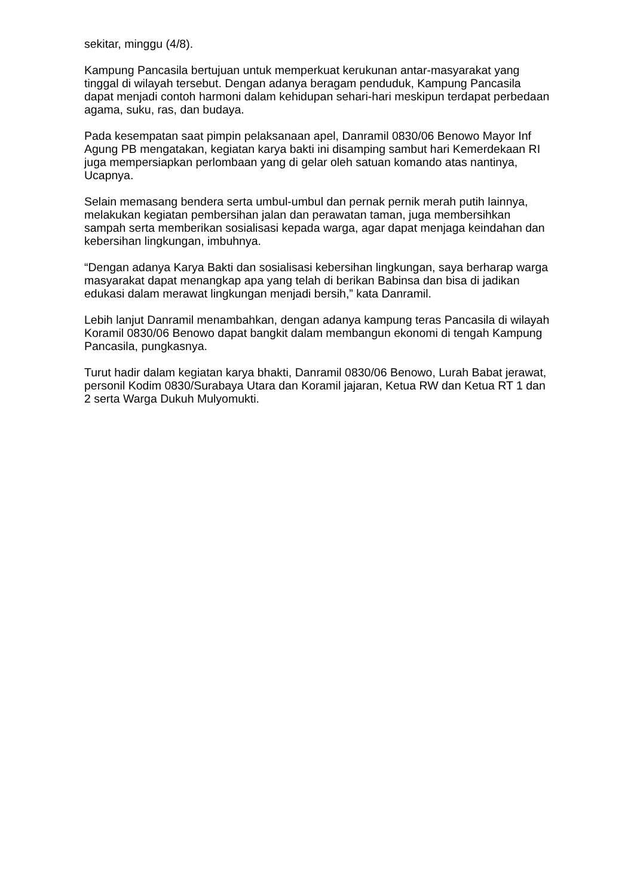sekitar, minggu (4/8).
Kampung Pancasila bertujuan untuk memperkuat kerukunan antar-masyarakat yang tinggal di wilayah tersebut. Dengan adanya beragam penduduk, Kampung Pancasila dapat menjadi contoh harmoni dalam kehidupan sehari-hari meskipun terdapat perbedaan agama, suku, ras, dan budaya.
Pada kesempatan saat pimpin pelaksanaan apel, Danramil 0830/06 Benowo Mayor Inf Agung PB mengatakan, kegiatan karya bakti ini disamping sambut hari Kemerdekaan RI juga mempersiapkan perlombaan yang di gelar oleh satuan komando atas nantinya, Ucapnya.
Selain memasang bendera serta umbul-umbul dan pernak pernik merah putih lainnya, melakukan kegiatan pembersihan jalan dan perawatan taman, juga membersihkan sampah serta memberikan sosialisasi kepada warga, agar dapat menjaga keindahan dan kebersihan lingkungan, imbuhnya.
“Dengan adanya Karya Bakti dan sosialisasi kebersihan lingkungan, saya berharap warga masyarakat dapat menangkap apa yang telah di berikan Babinsa dan bisa di jadikan edukasi dalam merawat lingkungan menjadi bersih,” kata Danramil.
Lebih lanjut Danramil menambahkan, dengan adanya kampung teras Pancasila di wilayah Koramil 0830/06 Benowo dapat bangkit dalam membangun ekonomi di tengah Kampung Pancasila, pungkasnya.
Turut hadir dalam kegiatan karya bhakti, Danramil 0830/06 Benowo, Lurah Babat jerawat, personil Kodim 0830/Surabaya Utara dan Koramil jajaran, Ketua RW dan Ketua RT 1 dan 2 serta Warga Dukuh Mulyomukti.